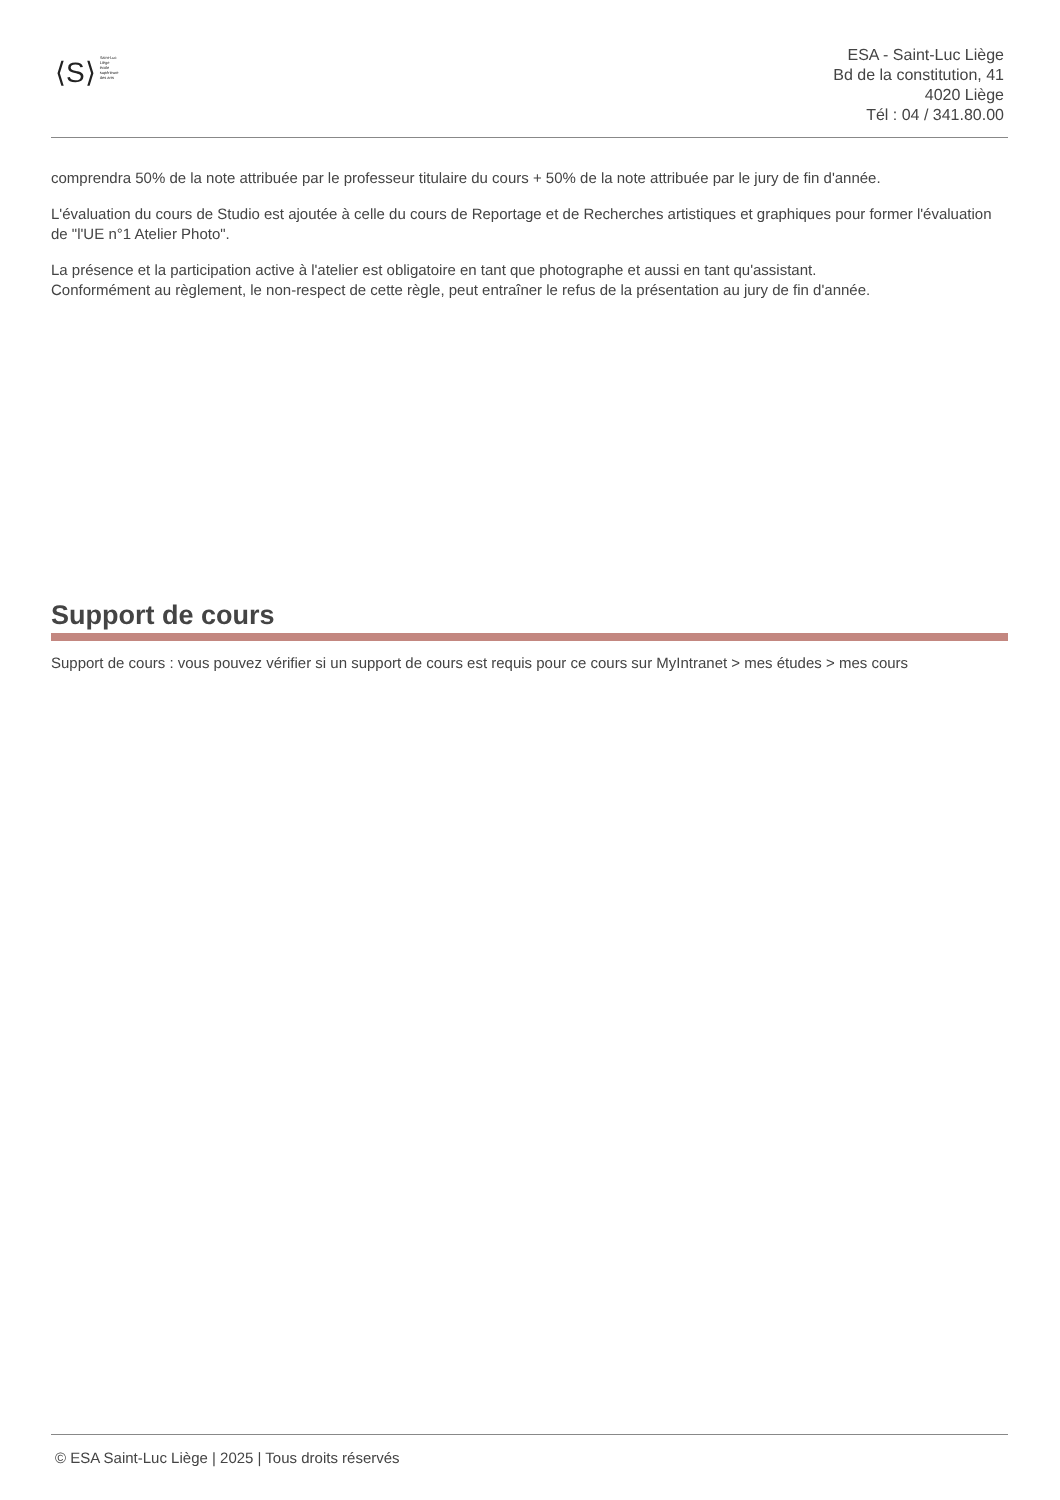⟨S⟩
Saint-Luc
Liège
école
supérieure
des arts
ESA - Saint-Luc Liège
Bd de la constitution, 41
4020 Liège
Tél : 04 / 341.80.00
comprendra 50% de la note attribuée par le professeur titulaire du cours + 50% de la note attribuée par le jury de fin d'année.
L'évaluation du cours de Studio est ajoutée à celle du cours de Reportage et de Recherches artistiques et graphiques pour former l'évaluation de "l'UE n°1 Atelier Photo".
La présence et la participation active à l'atelier est obligatoire en tant que photographe et aussi en tant qu'assistant.
Conformément au règlement, le non-respect de cette règle, peut entraîner le refus de la présentation au jury de fin d'année.
Support de cours
Support de cours : vous pouvez vérifier si un support de cours est requis pour ce cours sur MyIntranet > mes études > mes cours
© ESA Saint-Luc Liège | 2025 | Tous droits réservés